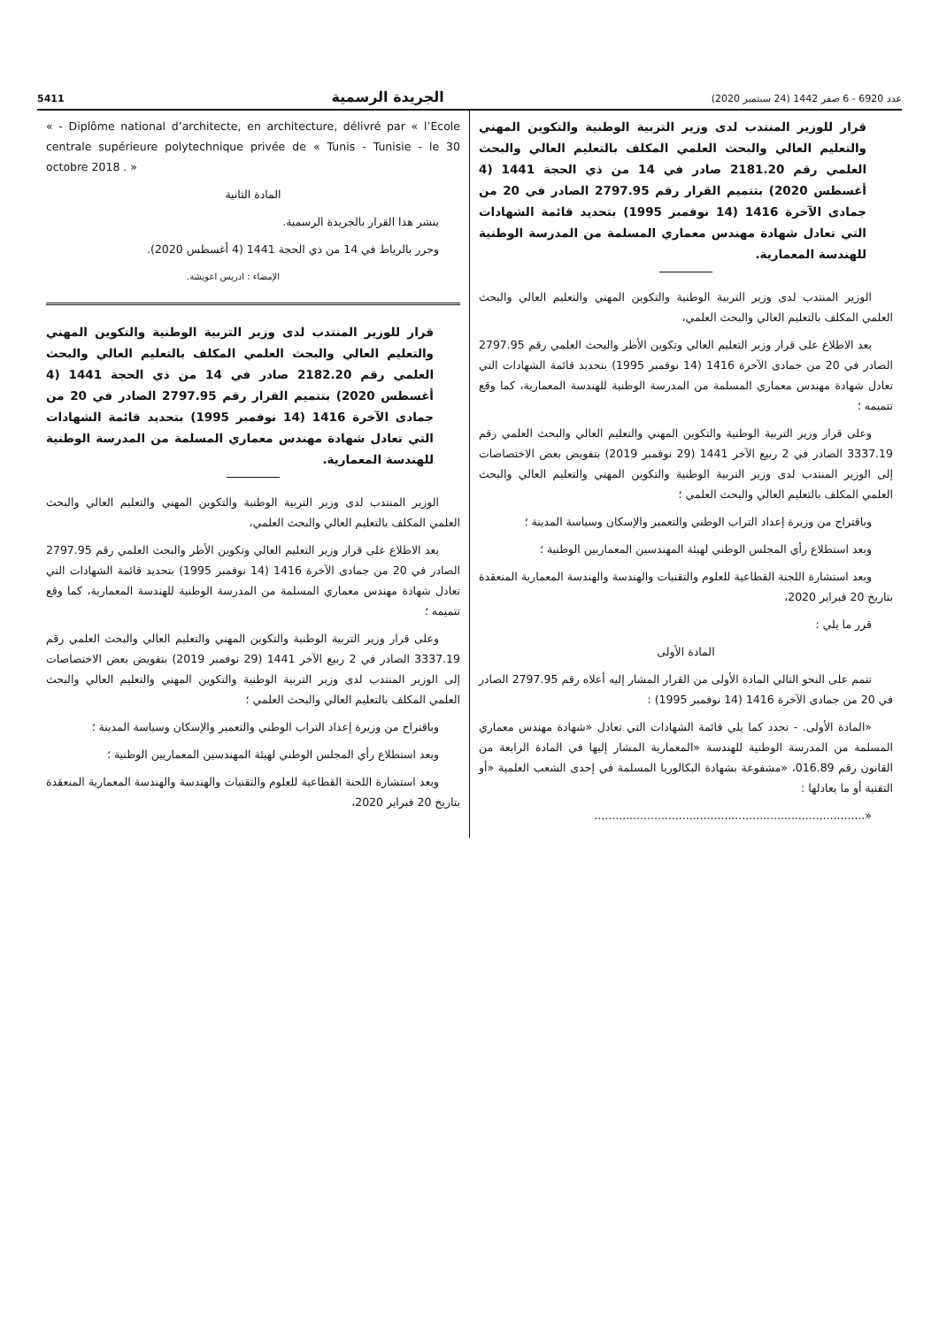عدد 6920 - 6 صفر 1442 (24 سبتمبر 2020) الجريدة الرسمية 5411
قرار للوزير المنتدب لدى وزير التربية الوطنية والتكوين المهني والتعليم العالي والبحث العلمي المكلف بالتعليم العالي والبحث العلمي رقم 2181.20 صادر في 14 من ذي الحجة 1441 (4 أغسطس 2020) بتتميم القرار رقم 2797.95 الصادر في 20 من جمادى الآخرة 1416 (14 نوفمبر 1995) بتحديد قائمة الشهادات التي تعادل شهادة مهندس معماري المسلمة من المدرسة الوطنية للهندسة المعمارية.
الوزير المنتدب لدى وزير التربية الوطنية والتكوين المهني والتعليم العالي والبحث العلمي المكلف بالتعليم العالي والبحث العلمي،
بعد الاطلاع على قرار وزير التعليم العالي وتكوين الأطر والبحث العلمي رقم 2797.95 الصادر في 20 من جمادى الآخرة 1416 (14 نوفمبر 1995) بتحديد قائمة الشهادات التي تعادل شهادة مهندس معماري المسلمة من المدرسة الوطنية للهندسة المعمارية، كما وقع تتميمه ؛
وعلى قرار وزير التربية الوطنية والتكوين المهني والتعليم العالي والبحث العلمي رقم 3337.19 الصادر في 2 ربيع الآخر 1441 (29 نوفمبر 2019) بتفويض بعض الاختصاصات إلى الوزير المنتدب لدى وزير التربية الوطنية والتكوين المهني والتعليم العالي والبحث العلمي المكلف بالتعليم العالي والبحث العلمي ؛
وباقتراح من وزيرة إعداد التراب الوطني والتعمير والإسكان وسياسة المدينة ؛
وبعد استطلاع رأي المجلس الوطني لهيئة المهندسين المعماريين الوطنية ؛
وبعد استشارة اللجنة القطاعية للعلوم والتقنيات والهندسة والهندسة المعمارية المنعقدة بتاريخ 20 فبراير 2020،
قرر ما يلي :
المادة الأولى
تتمم على النحو التالي المادة الأولى من القرار المشار إليه أعلاه رقم 2797.95 الصادر في 20 من جمادى الآخرة 1416 (14 نوفمبر 1995) :
«المادة الأولى. - تحدد كما يلي قائمة الشهادات التي تعادل «شهادة مهندس معماري المسلمة من المدرسة الوطنية للهندسة «المعمارية المشار إليها في المادة الرابعة من القانون رقم 016.89، «مشفوعة بشهادة البكالوريا المسلمة في إحدى الشعب العلمية «أو التقنية أو ما يعادلها :
«.............................................................................
« - Diplôme national d’architecte, en architecture, délivré par « l’Ecole centrale supérieure polytechnique privée de « Tunis - Tunisie - le 30 octobre 2018 . »
المادة الثانية
ينشر هذا القرار بالجريدة الرسمية.
وحرر بالرباط في 14 من ذي الحجة 1441 (4 أغسطس 2020).
الإمضاء : ادريس اعويشة.
قرار للوزير المنتدب لدى وزير التربية الوطنية والتكوين المهني والتعليم العالي والبحث العلمي المكلف بالتعليم العالي والبحث العلمي رقم 2182.20 صادر في 14 من ذي الحجة 1441 (4 أغسطس 2020) بتتميم القرار رقم 2797.95 الصادر في 20 من جمادى الآخرة 1416 (14 نوفمبر 1995) بتحديد قائمة الشهادات التي تعادل شهادة مهندس معماري المسلمة من المدرسة الوطنية للهندسة المعمارية.
الوزير المنتدب لدى وزير التربية الوطنية والتكوين المهني والتعليم العالي والبحث العلمي المكلف بالتعليم العالي والبحث العلمي،
بعد الاطلاع على قرار وزير التعليم العالي وتكوين الأطر والبحث العلمي رقم 2797.95 الصادر في 20 من جمادى الآخرة 1416 (14 نوفمبر 1995) بتحديد قائمة الشهادات التي تعادل شهادة مهندس معماري المسلمة من المدرسة الوطنية للهندسة المعمارية، كما وقع تتميمه ؛
وعلى قرار وزير التربية الوطنية والتكوين المهني والتعليم العالي والبحث العلمي رقم 3337.19 الصادر في 2 ربيع الآخر 1441 (29 نوفمبر 2019) بتفويض بعض الاختصاصات إلى الوزير المنتدب لدى وزير التربية الوطنية والتكوين المهني والتعليم العالي والبحث العلمي المكلف بالتعليم العالي والبحث العلمي ؛
وباقتراح من وزيرة إعداد التراب الوطني والتعمير والإسكان وسياسة المدينة ؛
وبعد استطلاع رأي المجلس الوطني لهيئة المهندسين المعماريين الوطنية ؛
وبعد استشارة اللجنة القطاعية للعلوم والتقنيات والهندسة والهندسة المعمارية المنعقدة بتاريخ 20 فبراير 2020،